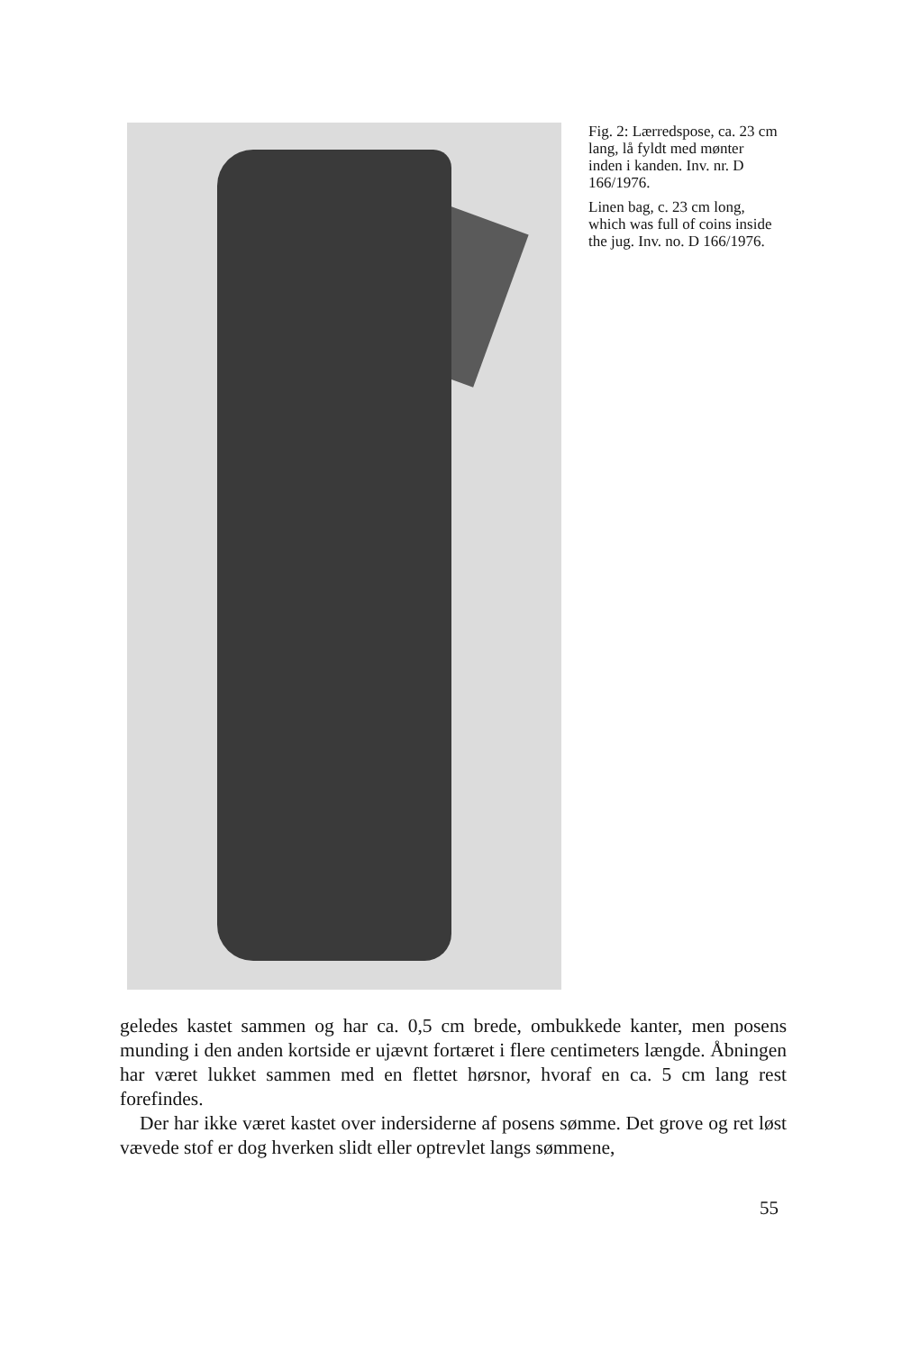Fig. 2: Lærredspose, ca. 23 cm lang, lå fyldt med mønter inden i kanden. Inv. nr. D 166/1976.
Linen bag, c. 23 cm long, which was full of coins inside the jug. Inv. no. D 166/1976.
geledes kastet sammen og har ca. 0,5 cm brede, ombukkede kanter, men posens munding i den anden kortside er ujævnt fortæret i flere centimeters længde. Åbningen har været lukket sammen med en flettet hørsnor, hvoraf en ca. 5 cm lang rest forefindes.
Der har ikke været kastet over indersiderne af posens sømme. Det grove og ret løst vævede stof er dog hverken slidt eller optrevlet langs sømmene,
55